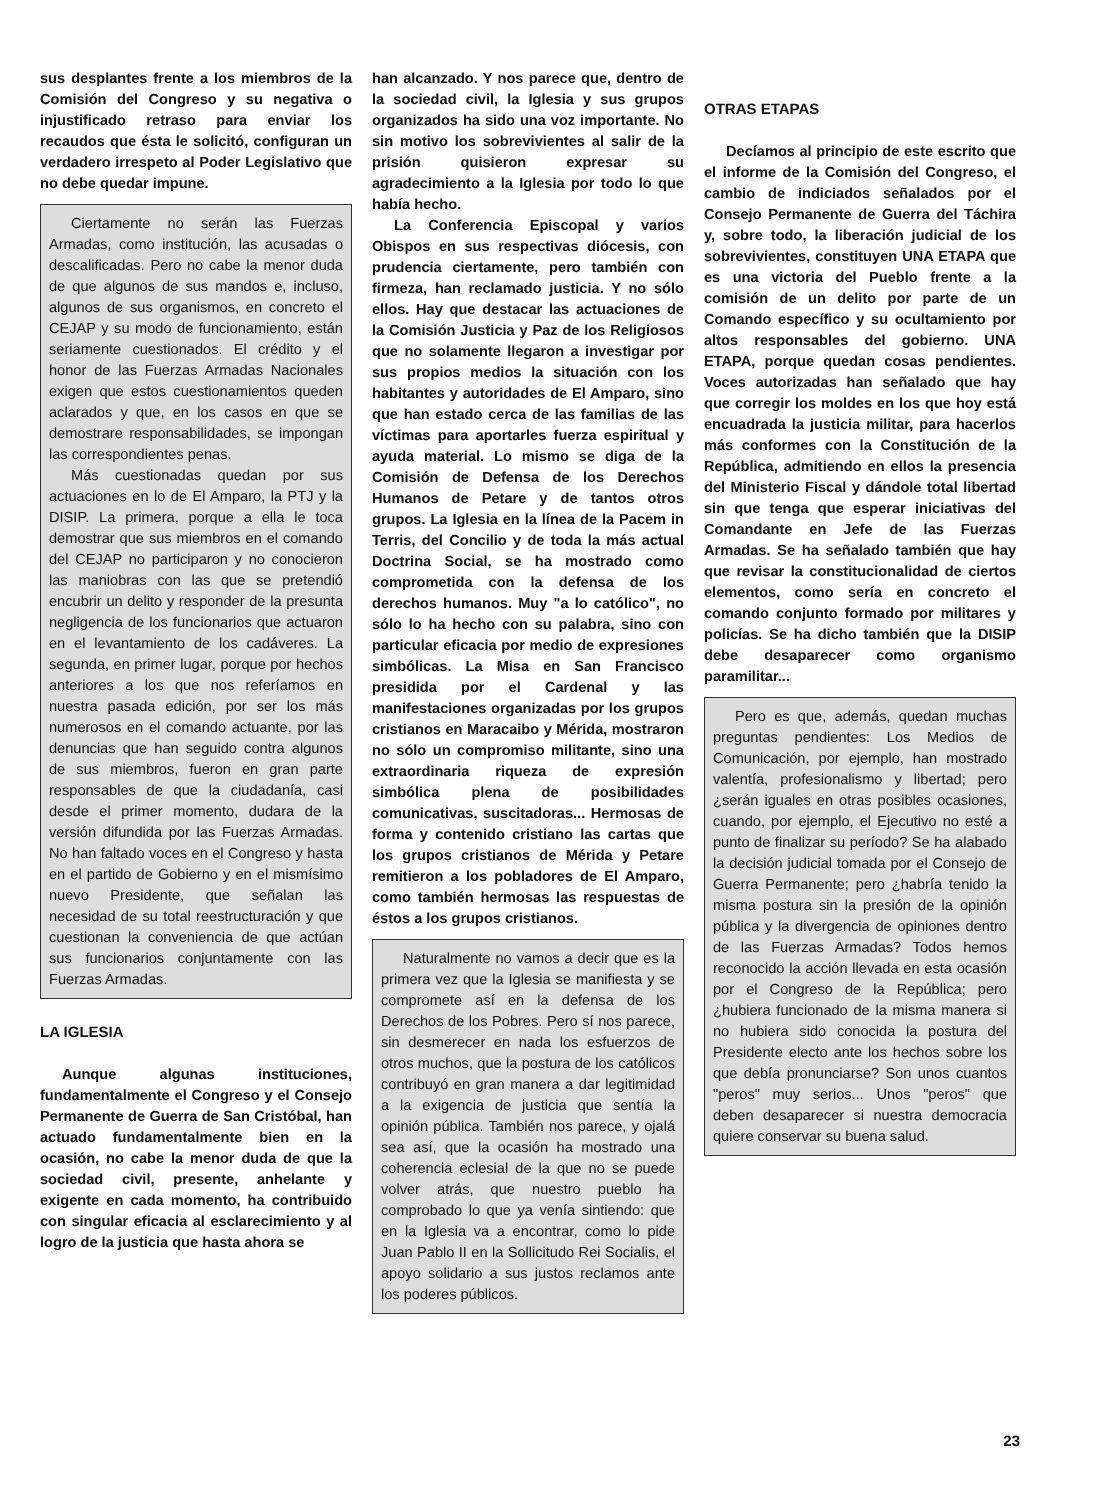sus desplantes frente a los miembros de la Comisión del Congreso y su negativa o injustificado retraso para enviar los recaudos que ésta le solicitó, configuran un verdadero irrespeto al Poder Legislativo que no debe quedar impune.
Ciertamente no serán las Fuerzas Armadas, como institución, las acusadas o descalificadas. Pero no cabe la menor duda de que algunos de sus mandos e, incluso, algunos de sus organismos, en concreto el CEJAP y su modo de funcionamiento, están seriamente cuestionados. El crédito y el honor de las Fuerzas Armadas Nacionales exigen que estos cuestionamientos queden aclarados y que, en los casos en que se demostrare responsabilidades, se impongan las correspondientes penas.
Más cuestionadas quedan por sus actuaciones en lo de El Amparo, la PTJ y la DISIP. La primera, porque a ella le toca demostrar que sus miembros en el comando del CEJAP no participaron y no conocieron las maniobras con las que se pretendió encubrir un delito y responder de la presunta negligencia de los funcionarios que actuaron en el levantamiento de los cadáveres. La segunda, en primer lugar, porque por hechos anteriores a los que nos referíamos en nuestra pasada edición, por ser los más numerosos en el comando actuante, por las denuncias que han seguido contra algunos de sus miembros, fueron en gran parte responsables de que la ciudadanía, casi desde el primer momento, dudara de la versión difundida por las Fuerzas Armadas. No han faltado voces en el Congreso y hasta en el partido de Gobierno y en el mismísimo nuevo Presidente, que señalan las necesidad de su total reestructuración y que cuestionan la conveniencia de que actúan sus funcionarios conjuntamente con las Fuerzas Armadas.
LA IGLESIA
Aunque algunas instituciones, fundamentalmente el Congreso y el Consejo Permanente de Guerra de San Cristóbal, han actuado fundamentalmente bien en la ocasión, no cabe la menor duda de que la sociedad civil, presente, anhelante y exigente en cada momento, ha contribuido con singular eficacia al esclarecimiento y al logro de la justicia que hasta ahora se
han alcanzado. Y nos parece que, dentro de la sociedad civil, la Iglesia y sus grupos organizados ha sido una voz importante. No sin motivo los sobrevivientes al salir de la prisión quisieron expresar su agradecimiento a la Iglesia por todo lo que había hecho.
La Conferencia Episcopal y varios Obispos en sus respectivas diócesis, con prudencia ciertamente, pero también con firmeza, han reclamado justicia. Y no sólo ellos. Hay que destacar las actuaciones de la Comisión Justicia y Paz de los Religiosos que no solamente llegaron a investigar por sus propios medios la situación con los habitantes y autoridades de El Amparo, sino que han estado cerca de las familias de las víctimas para aportarles fuerza espiritual y ayuda material. Lo mismo se diga de la Comisión de Defensa de los Derechos Humanos de Petare y de tantos otros grupos. La Iglesia en la línea de la Pacem in Terris, del Concilio y de toda la más actual Doctrina Social, se ha mostrado como comprometida con la defensa de los derechos humanos. Muy "a lo católico", no sólo lo ha hecho con su palabra, sino con particular eficacia por medio de expresiones simbólicas. La Misa en San Francisco presidida por el Cardenal y las manifestaciones organizadas por los grupos cristianos en Maracaibo y Mérida, mostraron no sólo un compromiso militante, sino una extraordinaria riqueza de expresión simbólica plena de posibilidades comunicativas, suscitadoras... Hermosas de forma y contenido cristiano las cartas que los grupos cristianos de Mérida y Petare remitieron a los pobladores de El Amparo, como también hermosas las respuestas de éstos a los grupos cristianos.
Naturalmente no vamos a decir que es la primera vez que la Iglesia se manifiesta y se compromete así en la defensa de los Derechos de los Pobres. Pero sí nos parece, sin desmerecer en nada los esfuerzos de otros muchos, que la postura de los católicos contribuyó en gran manera a dar legitimidad a la exigencia de justicia que sentía la opinión pública. También nos parece, y ojalá sea así, que la ocasión ha mostrado una coherencia eclesial de la que no se puede volver atrás, que nuestro pueblo ha comprobado lo que ya venía sintiendo: que en la Iglesia va a encontrar, como lo pide Juan Pablo II en la Sollicitudo Rei Socialis, el apoyo solidario a sus justos reclamos ante los poderes públicos.
OTRAS ETAPAS
Decíamos al principio de este escrito que el informe de la Comisión del Congreso, el cambio de indiciados señalados por el Consejo Permanente de Guerra del Táchira y, sobre todo, la liberación judicial de los sobrevivientes, constituyen UNA ETAPA que es una victoria del Pueblo frente a la comisión de un delito por parte de un Comando específico y su ocultamiento por altos responsables del gobierno. UNA ETAPA, porque quedan cosas pendientes. Voces autorizadas han señalado que hay que corregir los moldes en los que hoy está encuadrada la justicia militar, para hacerlos más conformes con la Constitución de la República, admitiendo en ellos la presencia del Ministerio Fiscal y dándole total libertad sin que tenga que esperar iniciativas del Comandante en Jefe de las Fuerzas Armadas. Se ha señalado también que hay que revisar la constitucionalidad de ciertos elementos, como sería en concreto el comando conjunto formado por militares y policías. Se ha dicho también que la DISIP debe desaparecer como organismo paramilitar...
Pero es que, además, quedan muchas preguntas pendientes: Los Medios de Comunicación, por ejemplo, han mostrado valentía, profesionalismo y libertad; pero ¿serán iguales en otras posibles ocasiones, cuando, por ejemplo, el Ejecutivo no esté a punto de finalizar su período? Se ha alabado la decisión judicial tomada por el Consejo de Guerra Permanente; pero ¿habría tenido la misma postura sin la presión de la opinión pública y la divergencia de opiniones dentro de las Fuerzas Armadas? Todos hemos reconocido la acción llevada en esta ocasión por el Congreso de la República; pero ¿hubiera funcionado de la misma manera si no hubiera sido conocida la postura del Presidente electo ante los hechos sobre los que debía pronunciarse? Son unos cuantos "peros" muy serios... Unos "peros" que deben desaparecer si nuestra democracia quiere conservar su buena salud.
23